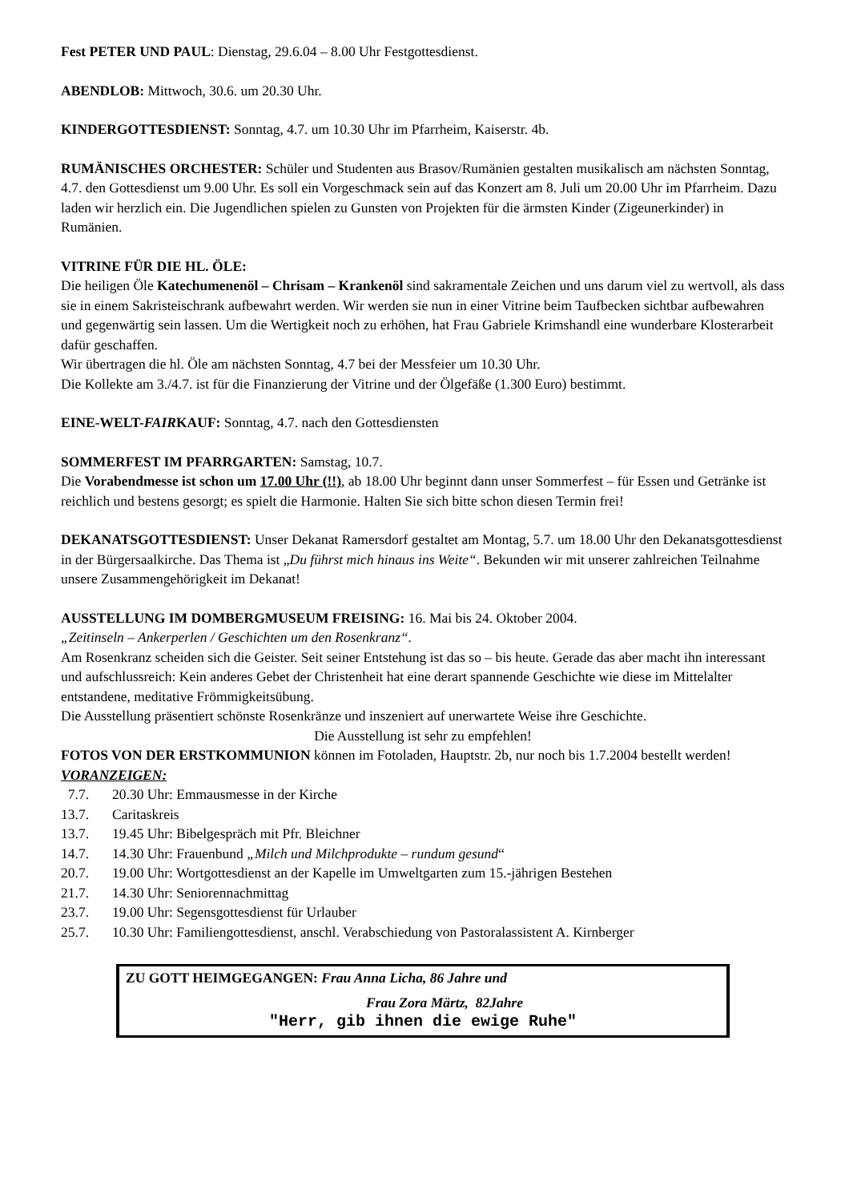Fest PETER UND PAUL: Dienstag, 29.6.04 – 8.00 Uhr Festgottesdienst.
ABENDLOB: Mittwoch, 30.6. um 20.30 Uhr.
KINDERGOTTESDIENST: Sonntag, 4.7. um 10.30 Uhr im Pfarrheim, Kaiserstr. 4b.
RUMÄNISCHES ORCHESTER: Schüler und Studenten aus Brasov/Rumänien gestalten musikalisch am nächsten Sonntag, 4.7. den Gottesdienst um 9.00 Uhr. Es soll ein Vorgeschmack sein auf das Konzert am 8. Juli um 20.00 Uhr im Pfarrheim. Dazu laden wir herzlich ein. Die Jugendlichen spielen zu Gunsten von Projekten für die ärmsten Kinder (Zigeunerkinder) in Rumänien.
VITRINE FÜR DIE HL. ÖLE:
Die heiligen Öle Katechumenenöl – Chrisam – Krankenöl sind sakramentale Zeichen und uns darum viel zu wertvoll, als dass sie in einem Sakristeischrank aufbewahrt werden. Wir werden sie nun in einer Vitrine beim Taufbecken sichtbar aufbewahren und gegenwärtig sein lassen. Um die Wertigkeit noch zu erhöhen, hat Frau Gabriele Krimshandl eine wunderbare Klosterarbeit dafür geschaffen.
Wir übertragen die hl. Öle am nächsten Sonntag, 4.7 bei der Messfeier um 10.30 Uhr.
Die Kollekte am 3./4.7. ist für die Finanzierung der Vitrine und der Ölgefäße (1.300 Euro) bestimmt.
EINE-WELT-FAIRKAUF: Sonntag, 4.7. nach den Gottesdiensten
SOMMERFEST IM PFARRGARTEN: Samstag, 10.7.
Die Vorabendmesse ist schon um 17.00 Uhr (!!), ab 18.00 Uhr beginnt dann unser Sommerfest – für Essen und Getränke ist reichlich und bestens gesorgt; es spielt die Harmonie. Halten Sie sich bitte schon diesen Termin frei!
DEKANATSGOTTESDIENST: Unser Dekanat Ramersdorf gestaltet am Montag, 5.7. um 18.00 Uhr den Dekanatsgottesdienst in der Bürgersaalkirche. Das Thema ist „Du führst mich hinaus ins Weite“. Bekunden wir mit unserer zahlreichen Teilnahme unsere Zusammengehörigkeit im Dekanat!
AUSSTELLUNG IM DOMBERGMUSEUM FREISING: 16. Mai bis 24. Oktober 2004.
„Zeitinseln – Ankerperlen / Geschichten um den Rosenkranz“.
Am Rosenkranz scheiden sich die Geister. Seit seiner Entstehung ist das so – bis heute. Gerade das aber macht ihn interessant und aufschlussreich: Kein anderes Gebet der Christenheit hat eine derart spannende Geschichte wie diese im Mittelalter entstandene, meditative Frömmigkeitsübung.
Die Ausstellung präsentiert schönste Rosenkränze und inszeniert auf unerwartete Weise ihre Geschichte.
Die Ausstellung ist sehr zu empfehlen!
FOTOS VON DER ERSTKOMMUNION können im Fotoladen, Hauptstr. 2b, nur noch bis 1.7.2004 bestellt werden!
VORANZEIGEN:
7.7. 20.30 Uhr: Emmausmesse in der Kirche 13.7. Caritaskreis 13.7. 19.45 Uhr: Bibelgespräch mit Pfr. Bleichner 14.7. 14.30 Uhr: Frauenbund „Milch und Milchprodukte – rundum gesund“ 20.7. 19.00 Uhr: Wortgottesdienst an der Kapelle im Umweltgarten zum 15.-jährigen Bestehen 21.7. 14.30 Uhr: Seniorennachmittag 23.7. 19.00 Uhr: Segensgottesdienst für Urlauber 25.7. 10.30 Uhr: Familiengottesdienst, anschl. Verabschiedung von Pastoralassistent A. Kirnberger
ZU GOTT HEIMGEGANGEN: Frau Anna Licha, 86 Jahre und
Frau Zora Märtz, 82Jahre
"Herr, gib ihnen die ewige Ruhe"